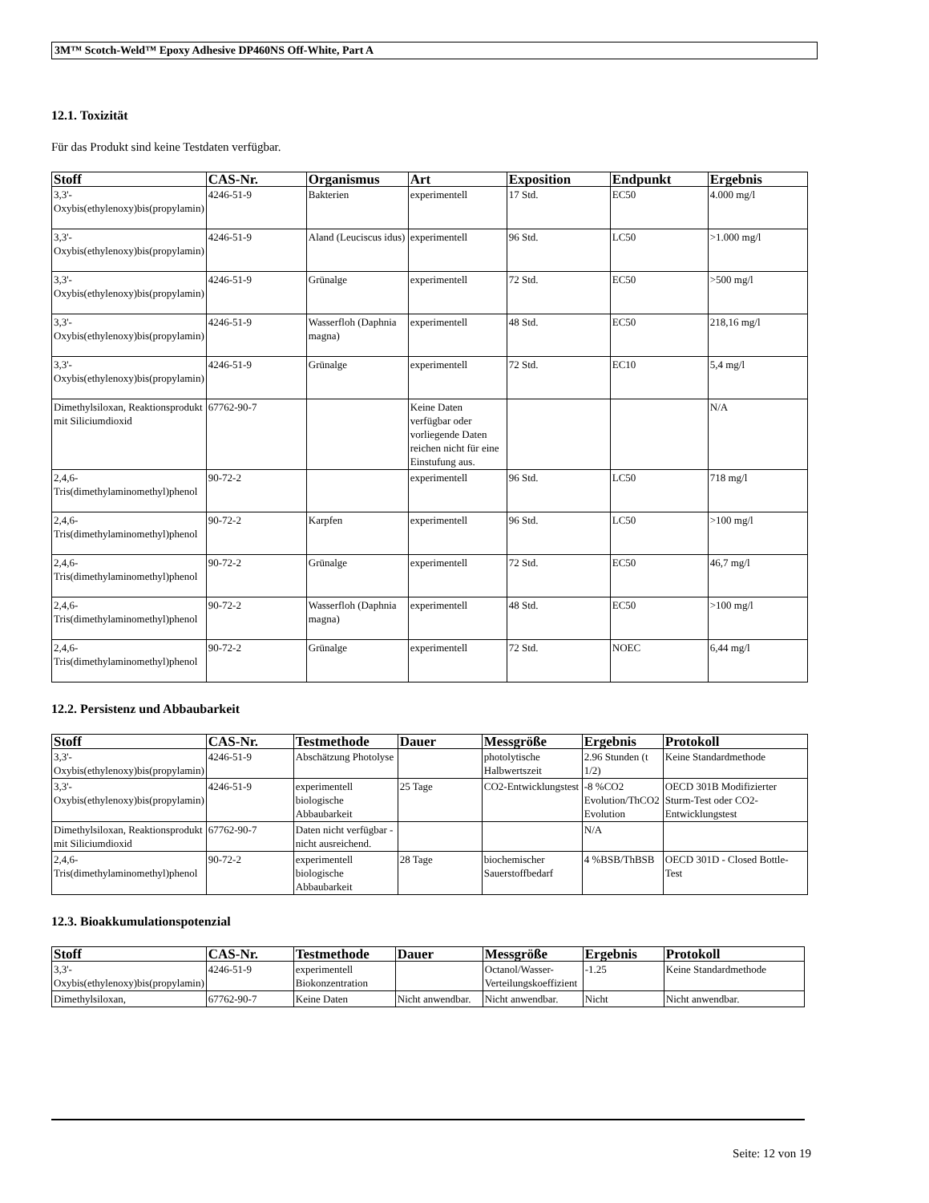3M™ Scotch-Weld™ Epoxy Adhesive DP460NS Off-White, Part A
12.1. Toxizität
Für das Produkt sind keine Testdaten verfügbar.
| Stoff | CAS-Nr. | Organismus | Art | Exposition | Endpunkt | Ergebnis |
| --- | --- | --- | --- | --- | --- | --- |
| 3,3'-Oxybis(ethylenoxy)bis(propylamin) | 4246-51-9 | Bakterien | experimentell | 17 Std. | EC50 | 4.000 mg/l |
| 3,3'-Oxybis(ethylenoxy)bis(propylamin) | 4246-51-9 | Aland (Leuciscus idus) | experimentell | 96 Std. | LC50 | >1.000 mg/l |
| 3,3'-Oxybis(ethylenoxy)bis(propylamin) | 4246-51-9 | Grünalge | experimentell | 72 Std. | EC50 | >500 mg/l |
| 3,3'-Oxybis(ethylenoxy)bis(propylamin) | 4246-51-9 | Wasserfloh (Daphnia magna) | experimentell | 48 Std. | EC50 | 218,16 mg/l |
| 3,3'-Oxybis(ethylenoxy)bis(propylamin) | 4246-51-9 | Grünalge | experimentell | 72 Std. | EC10 | 5,4 mg/l |
| Dimethylsiloxan, Reaktionsprodukt mit Siliciumdioxid | 67762-90-7 | | Keine Daten verfügbar oder vorliegende Daten reichen nicht für eine Einstufung aus. | | | N/A |
| 2,4,6-Tris(dimethylaminomethyl)phenol | 90-72-2 | | experimentell | 96 Std. | LC50 | 718 mg/l |
| 2,4,6-Tris(dimethylaminomethyl)phenol | 90-72-2 | Karpfen | experimentell | 96 Std. | LC50 | >100 mg/l |
| 2,4,6-Tris(dimethylaminomethyl)phenol | 90-72-2 | Grünalge | experimentell | 72 Std. | EC50 | 46,7 mg/l |
| 2,4,6-Tris(dimethylaminomethyl)phenol | 90-72-2 | Wasserfloh (Daphnia magna) | experimentell | 48 Std. | EC50 | >100 mg/l |
| 2,4,6-Tris(dimethylaminomethyl)phenol | 90-72-2 | Grünalge | experimentell | 72 Std. | NOEC | 6,44 mg/l |
12.2. Persistenz und Abbaubarkeit
| Stoff | CAS-Nr. | Testmethode | Dauer | Messgröße | Ergebnis | Protokoll |
| --- | --- | --- | --- | --- | --- | --- |
| 3,3'-Oxybis(ethylenoxy)bis(propylamin) | 4246-51-9 | Abschätzung Photolyse | | photolytische Halbwertszeit | 2.96 Stunden (t 1/2) | Keine Standardmethode |
| 3,3'-Oxybis(ethylenoxy)bis(propylamin) | 4246-51-9 | experimentell biologische Abbaubarkeit | 25 Tage | CO2-Entwicklungstest | -8 %CO2 Evolution/ThCO2 Evolution | OECD 301B Modifizierter Sturm-Test oder CO2-Entwicklungstest |
| Dimethylsiloxan, Reaktionsprodukt mit Siliciumdioxid | 67762-90-7 | Daten nicht verfügbar - nicht ausreichend. | | | N/A | |
| 2,4,6-Tris(dimethylaminomethyl)phenol | 90-72-2 | experimentell biologische Abbaubarkeit | 28 Tage | biochemischer Sauerstoffbedarf | 4 %BSB/ThBSB | OECD 301D - Closed Bottle-Test |
12.3. Bioakkumulationspotenzial
| Stoff | CAS-Nr. | Testmethode | Dauer | Messgröße | Ergebnis | Protokoll |
| --- | --- | --- | --- | --- | --- | --- |
| 3,3'-Oxybis(ethylenoxy)bis(propylamin) | 4246-51-9 | experimentell Biokonzentration | | Octanol/Wasser-Verteilungskoeffizient | -1.25 | Keine Standardmethode |
| Dimethylsiloxan, | 67762-90-7 | Keine Daten | Nicht anwendbar. | Nicht anwendbar. | Nicht | Nicht anwendbar. |
Seite: 12 von 19